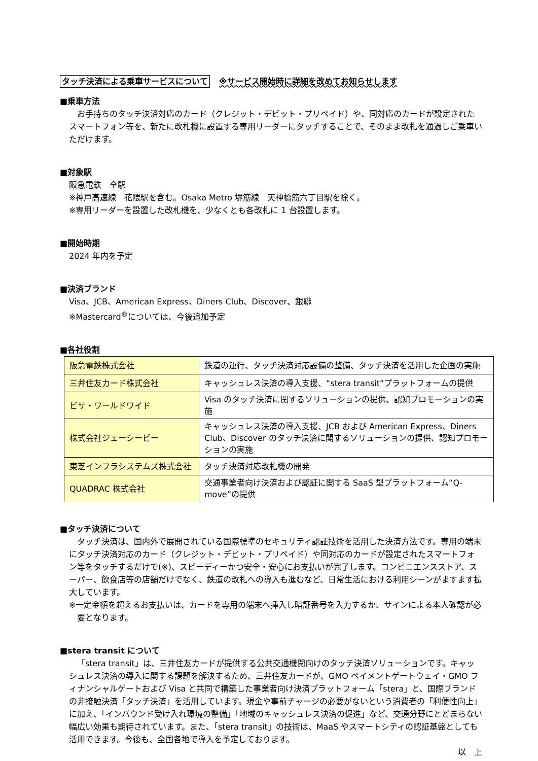タッチ決済による乗車サービスについて ※サービス開始時に詳細を改めてお知らせします
■乗車方法
お手持ちのタッチ決済対応のカード（クレジット・デビット・プリペイド）や、同対応のカードが設定されたスマートフォン等を、新たに改札機に設置する専用リーダーにタッチすることで、そのまま改札を通過しご乗車いただけます。
■対象駅
阪急電鉄　全駅
※神戸高速線　花隈駅を含む。Osaka Metro 堺筋線　天神橋筋六丁目駅を除く。
※専用リーダーを設置した改札機を、少なくとも各改札に 1 台設置します。
■開始時期
2024 年内を予定
■決済ブランド
Visa、JCB、American Express、Diners Club、Discover、銀聯
※Mastercard<sup>®</sup>については、今後追加予定
■各社役割
| 阪急電鉄株式会社 | 鉄道の運行、タッチ決済対応設備の整備、タッチ決済を活用した企画の実施 |
| 三井住友カード株式会社 | キャッシュレス決済の導入支援、“stera transit”プラットフォームの提供 |
| ビザ・ワールドワイド | Visa のタッチ決済に関するソリューションの提供、認知プロモーションの実施 |
| 株式会社ジェーシービー | キャッシュレス決済の導入支援、JCB および American Express、Diners Club、Discover のタッチ決済に関するソリューションの提供、認知プロモーションの実施 |
| 東芝インフラシステムズ株式会社 | タッチ決済対応改札機の開発 |
| QUADRAC 株式会社 | 交通事業者向け決済および認証に関する SaaS 型プラットフォーム“Q-move”の提供 |
■タッチ決済について
タッチ決済は、国内外で展開されている国際標準のセキュリティ認証技術を活用した決済方法です。専用の端末にタッチ決済対応のカード（クレジット・デビット・プリペイド）や同対応のカードが設定されたスマートフォン等をタッチするだけで(※)、スピーディーかつ安全・安心にお支払いが完了します。コンビニエンスストア、スーパー、飲食店等の店舗だけでなく、鉄道の改札への導入も進むなど、日常生活における利用シーンがますます拡大しています。
※一定金額を超えるお支払いは、カードを専用の端末へ挿入し暗証番号を入力するか、サインによる本人確認が必要となります。
■stera transit について
「stera transit」は、三井住友カードが提供する公共交通機関向けのタッチ決済ソリューションです。キャッシュレス決済の導入に関する課題を解決するため、三井住友カードが、GMO ペイメントゲートウェイ・GMO フィナンシャルゲートおよび Visa と共同で構築した事業者向け決済プラットフォーム「stera」と、国際ブランドの非接触決済「タッチ決済」を活用しています。現金や事前チャージの必要がないという消費者の「利便性向上」に加え、「インバウンド受け入れ環境の整備」「地域のキャッシュレス決済の促進」など、交通分野にとどまらない幅広い効果も期待されています。また、「stera transit」の技術は、MaaS やスマートシティの認証基盤としても活用できます。今後も、全国各地で導入を予定しております。
以　上